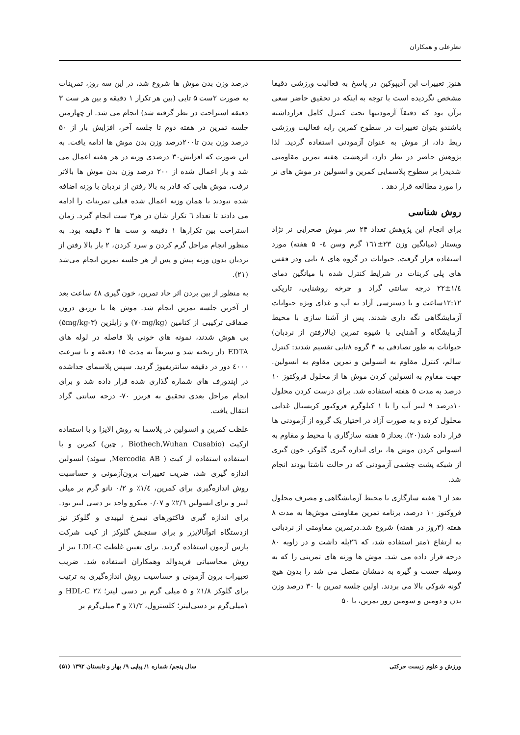نظرعلی و همکاران
هنوز تغییرات این آدیپوکین در پاسخ به فعالیت ورزشی دقیقا مشخص نگردیده است با توجه به اینکه در تحقیق حاضر سعی برآن بود که دقیقاً آزمودنیها تحت کنترل کامل قرارداشته باشندو بتوان تغییرات در سطوح کمرین رابه فعالیت ورزشی ربط داد، از موش به عنوان آزمودنی استفاده گردید. لذا پژوهش حاضر در نظر دارد، اثرهشت هفته تمرین مقاومتی شدیدرا بر سطوح پلاسمایی کمرین و انسولین در موش های نر را مورد مطالعه قرار دهد .
روش شناسی
برای انجام این پژوهش تعداد ۲۴ سر موش صحرایی نر نژاد ویستار (میانگین وزن ۲۳±۱٦۱ گرم وسن ٤- ۵ هفته) مورد استفاده قرار گرفت. حیوانات در گروه های ۸ تایی ودر قفس های پلی کربنات در شرایط کنترل شده با میانگین دمای ۱/٤±۲۲ درجه سانتی گراد و چرخه روشنایی، تاریکی ۱۲:۱۲ساعت و با دسترسی آزاد به آب و غذای ویژه حیوانات آزمایشگاهی نگه داری شدند. پس از آشنا سازی با محیط آزمایشگاه و آشنایی با شیوه تمرین (بالارفتن از نردبان) حیوانات به طور تصادفی به ۳ گروه ۸تایی تقسیم شدند: کنترل سالم، کنترل مقاوم به انسولین و تمرین مقاوم به انسولین. جهت مقاوم به انسولین کردن موش ها از محلول فروکتوز ۱۰ درصد به مدت ۵ هفته استفاده شد. برای درست کردن محلول ۱۰درصد ۹ لیتر آب را با ۱ کیلوگرم فروکتوز کریستال غذایی محلول کرده و به صورت آزاد در اختیار یک گروه از آزمودنی ها قرار داده شد(۲۰). بعداز ۵ هفته سازگاری با محیط و مقاوم به انسولین کردن موش ها، برای اندازه گیری گلوکز، خون گیری از شبکه پشت چشمی آزمودنی که در حالت ناشتا بودند انجام شد.
بعد از ٦ هفته سازگاری با محیط آزمایشگاهی و مصرف محلول فروکتوز ۱۰ درصد، برنامه تمرین مقاومتی موش‌ها به مدت ۸ هفته (۳روز در هفته) شروع شد.درتمرین مقاومتی از نردبانی به ارتفاع ۱متر استفاده شد، که ۲٦پله داشت و در زاویه ۸۰ درجه قرار داده می شد. موش ها وزنه های تمرینی را که به وسیله چسب و گیره به دمشان متصل می شد را بدون هیچ گونه شوکی بالا می بردند. اولین جلسه تمرین با ۳۰ درصد وزن بدن و دومین و سومین روز تمرین، با ۵۰
درصد وزن بدن موش ها شروع شد، در این سه روز، تمرینات به صورت ۲ست ۵ تایی (بین هر تکرار ۱ دقیقه و بین هر ست ۳ دقیقه استراحت در نظر گرفته شد) انجام می شد. از چهارمین جلسه تمرین در هفته دوم تا جلسه آخر، افزایش بار از ۵۰ درصد وزن بدن تا۲۰۰درصد وزن بدن موش ها ادامه یافت. به این صورت که افزایش۳۰ درصدی وزنه در هر هفته اعمال می شد و بار اعمال شده از ۲۰۰ درصد وزن بدن موش ها بالاتر نرفت، موش هایی که قادر به بالا رفتن از نردبان با وزنه اضافه شده نبودند با همان وزنه اعمال شده قبلی تمرینات را ادامه می دادند تا تعداد ٦ تکرار شان در هر۳ ست انجام گیرد. زمان استراحت بین تکرارها ۱ دقیقه و ست ها ۳ دقیقه بود. به منظور انجام مراحل گرم کردن و سرد کردن، ۲ بار بالا رفتن از نردبان بدون وزنه پیش و پس از هر جلسه تمرین انجام می‌شد (۲۱).
به منظور از بین بردن اثر حاد تمرین، خون گیری ٤۸ ساعت بعد از آخرین جلسه تمرین انجام شد. موش ها با تزریق درون صفاقی ترکیبی از کتامین (۷۰mg/kg) و زایلزین (۳-۵mg/kg) بی هوش شدند، نمونه های خونی بلا فاصله در لوله های EDTA دار ریخته شد و سریعاً به مدت ۱۵ دقیقه و با سرعت ٤۰۰۰ دور در دقیقه سانتریفیوژ گردید. سپس پلاسمای جداشده در اپندورف های شماره گذاری شده قرار داده شد و برای انجام مراحل بعدی تحقیق به فریزر ۷۰- درجه سانتی گراد انتقال یافت.
غلظت کمرین و انسولین در پلاسما به روش الایزا و با استفاده ازکیت (Biothech,Wuhan Cusabio , چین) کمرین و با استفاده استفاده از کیت ( Mercodia AB, سوئد) انسولین اندازه گیری شد، ضریب تغییرات برون‌آزمونی و حساسیت روش اندازه‌گیری برای کمرین، ۱/٤٪ و ۰/۲ نانو گرم بر میلی لیتر و برای انسولین ۲/٦٪ و ۰/۰۷ میکرو واحد بر دسی لیتر بود. برای اندازه گیری فاکتورهای نیمرخ لیپیدی و گلوکز نیز ازدستگاه اتوآنالایزر و برای سنجش گلوکز از کیت شرکت پارس آزمون استفاده گردید. برای تعیین غلظت LDL-C نیز از روش محاسباتی فریدوالد وهمکاران استفاده شد. ضریب تغییرات برون آزمونی و حساسیت روش اندازه‌گیری به ترتیب برای گلوکز ۱/۸٪ و ۵ میلی گرم بر دسی لیتر؛ HDL-C ۲٪ و ۱میلی‌گرم بر دسی‌لیتر؛ کلسترول، ۱/۲٪ و ۳ میلی‌گرم بر
ورزش و علوم زیست حرکتی سال پنجم/ شماره ۱/ پیاپی ۹/ بهار و تابستان ۱۳۹۲ (۵۱)